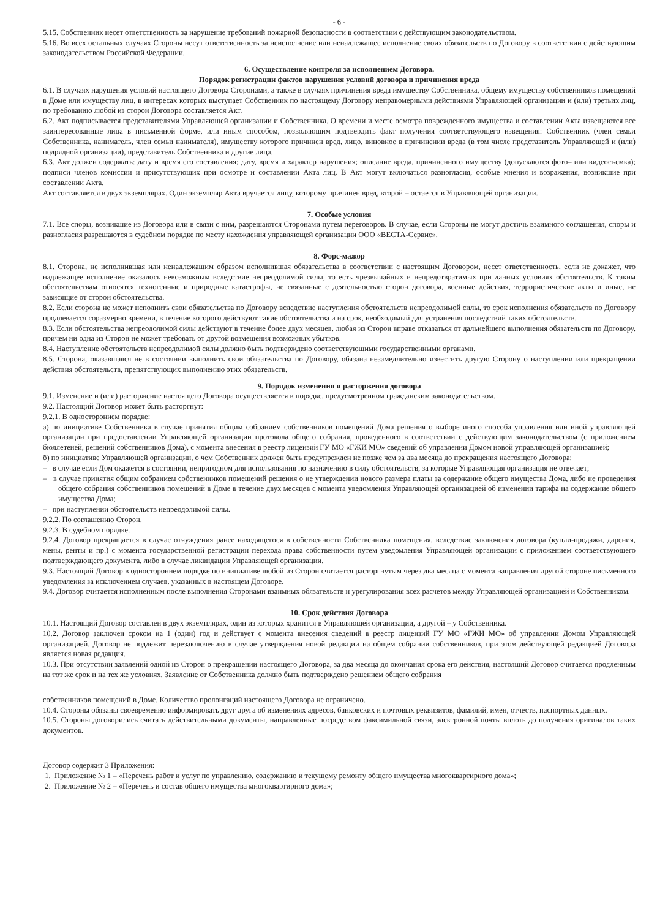- 6 -
5.15. Собственник несет ответственность за нарушение требований пожарной безопасности в соответствии с действующим законодательством.
5.16. Во всех остальных случаях Стороны несут ответственность за неисполнение или ненадлежащее исполнение своих обязательств по Договору в соответствии с действующим законодательством Российской Федерации.
6. Осуществление контроля за исполнением Договора.
Порядок регистрации фактов нарушения условий договора и причинения вреда
6.1. В случаях нарушения условий настоящего Договора Сторонами, а также в случаях причинения вреда имуществу Собственника, общему имуществу собственников помещений в Доме или имуществу лиц, в интересах которых выступает Собственник по настоящему Договору неправомерными действиями Управляющей организации и (или) третьих лиц, по требованию любой из сторон Договора составляется Акт.
6.2. Акт подписывается представителями Управляющей организации и Собственника. О времени и месте осмотра поврежденного имущества и составлении Акта извещаются все заинтересованные лица в письменной форме, или иным способом, позволяющим подтвердить факт получения соответствующего извещения: Собственник (член семьи Собственника, наниматель, член семьи нанимателя), имуществу которого причинен вред, лицо, виновное в причинении вреда (в том числе представитель Управляющей и (или) подрядной организации), представитель Собственника и другие лица.
6.3. Акт должен содержать: дату и время его составления; дату, время и характер нарушения; описание вреда, причиненного имуществу (допускаются фото– или видеосъемка); подписи членов комиссии и присутствующих при осмотре и составлении Акта лиц. В Акт могут включаться разногласия, особые мнения и возражения, возникшие при составлении Акта.
Акт составляется в двух экземплярах. Один экземпляр Акта вручается лицу, которому причинен вред, второй – остается в Управляющей организации.
7. Особые условия
7.1. Все споры, возникшие из Договора или в связи с ним, разрешаются Сторонами путем переговоров. В случае, если Стороны не могут достичь взаимного соглашения, споры и разногласия разрешаются в судебном порядке по месту нахождения управляющей организации ООО «ВЕСТА-Сервис».
8. Форс-мажор
8.1. Сторона, не исполнившая или ненадлежащим образом исполнившая обязательства в соответствии с настоящим Договором, несет ответственность, если не докажет, что надлежащее исполнение оказалось невозможным вследствие непреодолимой силы, то есть чрезвычайных и непредотвратимых при данных условиях обстоятельств. К таким обстоятельствам относятся техногенные и природные катастрофы, не связанные с деятельностью сторон договора, военные действия, террористические акты и иные, не зависящие от сторон обстоятельства.
8.2. Если сторона не может исполнить свои обязательства по Договору вследствие наступления обстоятельств непреодолимой силы, то срок исполнения обязательств по Договору продлевается соразмерно времени, в течение которого действуют такие обстоятельства и на срок, необходимый для устранения последствий таких обстоятельств.
8.3. Если обстоятельства непреодолимой силы действуют в течение более двух месяцев, любая из Сторон вправе отказаться от дальнейшего выполнения обязательств по Договору, причем ни одна из Сторон не может требовать от другой возмещения возможных убытков.
8.4. Наступление обстоятельств непреодолимой силы должно быть подтверждено соответствующими государственными органами.
8.5. Сторона, оказавшаяся не в состоянии выполнить свои обязательства по Договору, обязана незамедлительно известить другую Сторону о наступлении или прекращении действия обстоятельств, препятствующих выполнению этих обязательств.
9. Порядок изменения и расторжения договора
9.1. Изменение и (или) расторжение настоящего Договора осуществляется в порядке, предусмотренном гражданским законодательством.
9.2. Настоящий Договор может быть расторгнут:
9.2.1. В одностороннем порядке:
а) по инициативе Собственника в случае принятия общим собранием собственников помещений Дома решения о выборе иного способа управления или иной управляющей организации при предоставлении Управляющей организации протокола общего собрания, проведенного в соответствии с действующим законодательством (с приложением бюллетеней, решений собственников Дома), с момента внесения в реестр лицензий ГУ МО «ГЖИ МО» сведений об управлении Домом новой управляющей организацией;
б) по инициативе Управляющей организации, о чем Собственник должен быть предупрежден не позже чем за два месяца до прекращения настоящего Договора:
– в случае если Дом окажется в состоянии, непригодном для использования по назначению в силу обстоятельств, за которые Управляющая организация не отвечает;
– в случае принятия общим собранием собственников помещений решения о не утверждении нового размера платы за содержание общего имущества Дома, либо не проведения общего собрания собственников помещений в Доме в течение двух месяцев с момента уведомления Управляющей организацией об изменении тарифа на содержание общего имущества Дома;
– при наступлении обстоятельств непреодолимой силы.
9.2.2. По соглашению Сторон.
9.2.3. В судебном порядке.
9.2.4. Договор прекращается в случае отчуждения ранее находящегося в собственности Собственника помещения, вследствие заключения договора (купли-продажи, дарения, мены, ренты и пр.) с момента государственной регистрации перехода права собственности путем уведомления Управляющей организации с приложением соответствующего подтверждающего документа, либо в случае ликвидации Управляющей организации.
9.3. Настоящий Договор в одностороннем порядке по инициативе любой из Сторон считается расторгнутым через два месяца с момента направления другой стороне письменного уведомления за исключением случаев, указанных в настоящем Договоре.
9.4. Договор считается исполненным после выполнения Сторонами взаимных обязательств и урегулирования всех расчетов между Управляющей организацией и Собственником.
10. Срок действия Договора
10.1. Настоящий Договор составлен в двух экземплярах, один из которых хранится в Управляющей организации, а другой – у Собственника.
10.2. Договор заключен сроком на 1 (один) год и действует с момента внесения сведений в реестр лицензий ГУ МО «ГЖИ МО» об управлении Домом Управляющей организацией. Договор не подлежит перезаключению в случае утверждения новой редакции на общем собрании собственников, при этом действующей редакцией Договора является новая редакция.
10.3. При отсутствии заявлений одной из Сторон о прекращении настоящего Договора, за два месяца до окончания срока его действия, настоящий Договор считается продленным на тот же срок и на тех же условиях. Заявление от Собственника должно быть подтверждено решением общего собрания
собственников помещений в Доме. Количество пролонгаций настоящего Договора не ограничено.
10.4. Стороны обязаны своевременно информировать друг друга об изменениях адресов, банковских и почтовых реквизитов, фамилий, имен, отчеств, паспортных данных.
10.5. Стороны договорились считать действительными документы, направленные посредством факсимильной связи, электронной почты вплоть до получения оригиналов таких документов.
Договор содержит 3 Приложения:
1. Приложение № 1 – «Перечень работ и услуг по управлению, содержанию и текущему ремонту общего имущества многоквартирного дома»;
2. Приложение № 2 – «Перечень и состав общего имущества многоквартирного дома»;